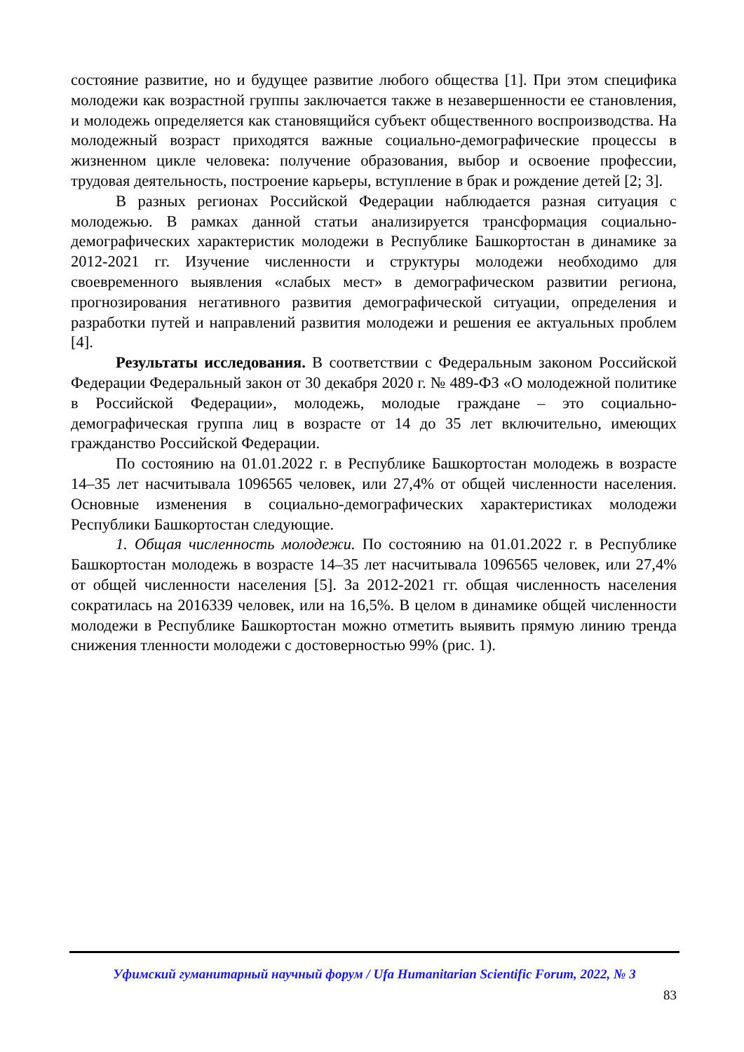состояние развитие, но и будущее развитие любого общества [1]. При этом специфика молодежи как возрастной группы заключается также в незавершенности ее становления, и молодежь определяется как становящийся субъект общественного воспроизводства. На молодежный возраст приходятся важные социально-демографические процессы в жизненном цикле человека: получение образования, выбор и освоение профессии, трудовая деятельность, построение карьеры, вступление в брак и рождение детей [2; 3].
В разных регионах Российской Федерации наблюдается разная ситуация с молодежью. В рамках данной статьи анализируется трансформация социально-демографических характеристик молодежи в Республике Башкортостан в динамике за 2012-2021 гг. Изучение численности и структуры молодежи необходимо для своевременного выявления «слабых мест» в демографическом развитии региона, прогнозирования негативного развития демографической ситуации, определения и разработки путей и направлений развития молодежи и решения ее актуальных проблем [4].
Результаты исследования. В соответствии с Федеральным законом Российской Федерации Федеральный закон от 30 декабря 2020 г. № 489-ФЗ «О молодежной политике в Российской Федерации», молодежь, молодые граждане – это социально-демографическая группа лиц в возрасте от 14 до 35 лет включительно, имеющих гражданство Российской Федерации.
По состоянию на 01.01.2022 г. в Республике Башкортостан молодежь в возрасте 14–35 лет насчитывала 1096565 человек, или 27,4% от общей численности населения. Основные изменения в социально-демографических характеристиках молодежи Республики Башкортостан следующие.
1. Общая численность молодежи. По состоянию на 01.01.2022 г. в Республике Башкортостан молодежь в возрасте 14–35 лет насчитывала 1096565 человек, или 27,4% от общей численности населения [5]. За 2012-2021 гг. общая численность населения сократилась на 2016339 человек, или на 16,5%. В целом в динамике общей численности молодежи в Республике Башкортостан можно отметить выявить прямую линию тренда снижения тленности молодежи с достоверностью 99% (рис. 1).
Уфимский гуманитарный научный форум / Ufa Humanitarian Scientific Forum, 2022, № 3
83